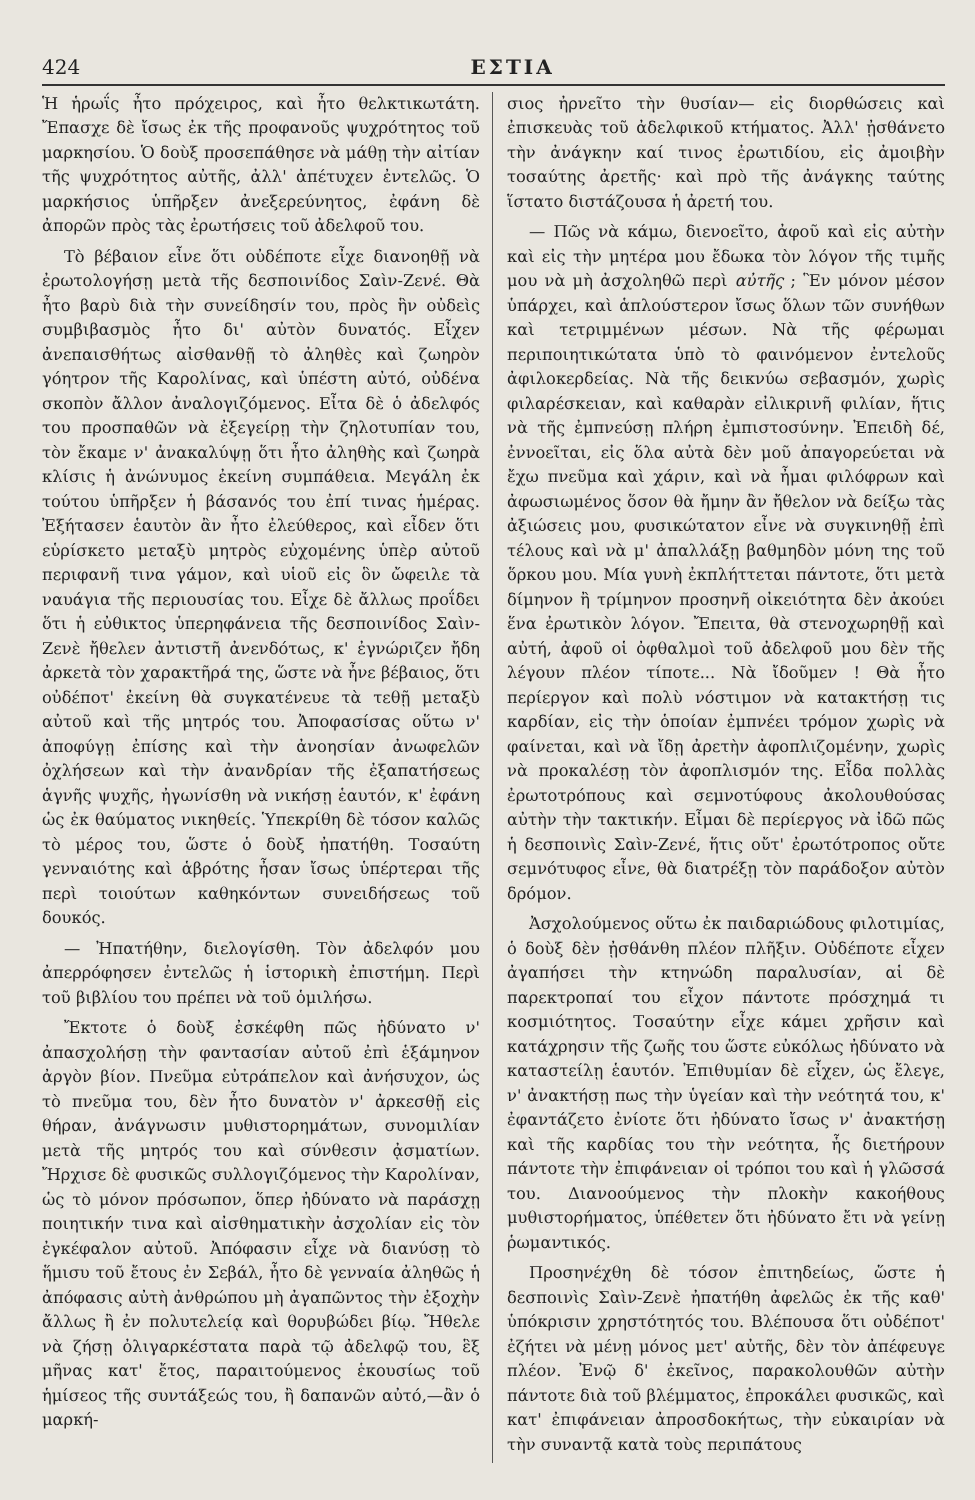424 ΕΣΤΙΑ
Ἡ ἡρωΐς ἦτο πρόχειρος, καὶ ἦτο θελκτικωτάτη. Ἔπασχε δὲ ἴσως ἐκ τῆς προφανοῦς ψυχρότητος τοῦ μαρκησίου. Ὁ δοὺξ προσεπάθησε νὰ μάθῃ τὴν αἰτίαν τῆς ψυχρότητος αὐτῆς, ἀλλ' ἀπέτυχεν ἐντελῶς. Ὁ μαρκήσιος ὑπῆρξεν ἀνεξερεύνητος, ἐφάνη δὲ ἀπορῶν πρὸς τὰς ἐρωτήσεις τοῦ ἀδελφοῦ του.
Τὸ βέβαιον εἶνε ὅτι οὐδέποτε εἶχε διανοηθῇ νὰ ἐρωτολογήσῃ μετὰ τῆς δεσποινίδος Σαὶν-Ζενέ. Θὰ ἦτο βαρὺ διὰ τὴν συνείδησίν του, πρὸς ἣν οὐδεὶς συμβιβασμὸς ἦτο δι' αὐτὸν δυνατός. Εἶχεν ἀνεπαισθήτως αἰσθανθῇ τὸ ἀληθὲς καὶ ζωηρὸν γόητρον τῆς Καρολίνας, καὶ ὑπέστη αὐτό, οὐδένα σκοπὸν ἄλλον ἀναλογιζόμενος. Εἶτα δὲ ὁ ἀδελφός του προσπαθῶν νὰ ἐξεγείρῃ τὴν ζηλοτυπίαν του, τὸν ἔκαμε ν' ἀνακαλύψῃ ὅτι ἦτο ἀληθὴς καὶ ζωηρὰ κλίσις ἡ ἀνώνυμος ἐκείνη συμπάθεια. Μεγάλη ἐκ τούτου ὑπῆρξεν ἡ βάσανός του ἐπί τινας ἡμέρας. Ἐξήτασεν ἑαυτὸν ἂν ἦτο ἐλεύθερος, καὶ εἶδεν ὅτι εὑρίσκετο μεταξὺ μητρὸς εὐχομένης ὑπὲρ αὐτοῦ περιφανῆ τινα γάμον, καὶ υἱοῦ εἰς ὃν ὤφειλε τὰ ναυάγια τῆς περιουσίας του. Εἶχε δὲ ἄλλως προΐδει ὅτι ἡ εὐθικτος ὑπερηφάνεια τῆς δεσποινίδος Σαὶν-Ζενὲ ἤθελεν ἀντιστῆ ἀνενδότως, κ' ἐγνώριζεν ἤδη ἀρκετὰ τὸν χαρακτῆρά της, ὥστε νὰ ἦνε βέβαιος, ὅτι οὐδέποτ' ἐκείνη θὰ συγκατένευε τὰ τεθῇ μεταξὺ αὐτοῦ καὶ τῆς μητρός του. Ἀποφασίσας οὕτω ν' ἀποφύγῃ ἐπίσης καὶ τὴν ἀνοησίαν ἀνωφελῶν ὀχλήσεων καὶ τὴν ἀνανδρίαν τῆς ἐξαπατήσεως ἁγνῆς ψυχῆς, ἠγωνίσθη νὰ νικήσῃ ἑαυτόν, κ' ἐφάνη ὡς ἐκ θαύματος νικηθείς. Ὑπεκρίθη δὲ τόσον καλῶς τὸ μέρος του, ὥστε ὁ δοὺξ ἠπατήθη. Τοσαύτη γενναιότης καὶ ἁβρότης ἦσαν ἴσως ὑπέρτεραι τῆς περὶ τοιούτων καθηκόντων συνειδήσεως τοῦ δουκός.
— Ἠπατήθην, διελογίσθη. Τὸν ἀδελφόν μου ἀπερρόφησεν ἐντελῶς ἡ ἱστορικὴ ἐπιστήμη. Περὶ τοῦ βιβλίου του πρέπει νὰ τοῦ ὁμιλήσω.
Ἔκτοτε ὁ δοὺξ ἐσκέφθη πῶς ἠδύνατο ν' ἀπασχολήσῃ τὴν φαντασίαν αὐτοῦ ἐπὶ ἑξάμηνον ἀργὸν βίον. Πνεῦμα εὐτράπελον καὶ ἀνήσυχον, ὡς τὸ πνεῦμα του, δὲν ἦτο δυνατὸν ν' ἀρκεσθῇ εἰς θήραν, ἀνάγνωσιν μυθιστορημάτων, συνομιλίαν μετὰ τῆς μητρός του καὶ σύνθεσιν ᾀσματίων. Ἤρχισε δὲ φυσικῶς συλλογιζόμενος τὴν Καρολίναν, ὡς τὸ μόνον πρόσωπον, ὅπερ ἠδύνατο νὰ παράσχῃ ποιητικήν τινα καὶ αἰσθηματικὴν ἀσχολίαν εἰς τὸν ἐγκέφαλον αὐτοῦ. Ἀπόφασιν εἶχε νὰ διανύσῃ τὸ ἥμισυ τοῦ ἔτους ἐν Σεβάλ, ἦτο δὲ γενναία ἀληθῶς ἡ ἀπόφασις αὐτὴ ἀνθρώπου μὴ ἀγαπῶντος τὴν ἐξοχὴν ἄλλως ἢ ἐν πολυτελείᾳ καὶ θορυβώδει βίῳ. Ἤθελε νὰ ζήσῃ ὀλιγαρκέστατα παρὰ τῷ ἀδελφῷ του, ἓξ μῆνας κατ' ἔτος, παραιτούμενος ἑκουσίως τοῦ ἡμίσεος τῆς συντάξεώς του, ἢ δαπανῶν αὐτό,—ἂν ὁ μαρκή-
σιος ἠρνεῖτο τὴν θυσίαν— εἰς διορθώσεις καὶ ἐπισκευὰς τοῦ ἀδελφικοῦ κτήματος. Ἀλλ' ᾐσθάνετο τὴν ἀνάγκην καί τινος ἐρωτιδίου, εἰς ἀμοιβὴν τοσαύτης ἀρετῆς· καὶ πρὸ τῆς ἀνάγκης ταύτης ἵστατο διστάζουσα ἡ ἀρετή του.
— Πῶς νὰ κάμω, διενοεῖτο, ἀφοῦ καὶ εἰς αὐτὴν καὶ εἰς τὴν μητέρα μου ἔδωκα τὸν λόγον τῆς τιμῆς μου νὰ μὴ ἀσχοληθῶ περὶ αὐτῆς ; Ἓν μόνον μέσον ὑπάρχει, καὶ ἁπλούστερον ἴσως ὅλων τῶν συνήθων καὶ τετριμμένων μέσων. Νὰ τῆς φέρωμαι περιποιητικώτατα ὑπὸ τὸ φαινόμενον ἐντελοῦς ἀφιλοκερδείας. Νὰ τῆς δεικνύω σεβασμόν, χωρὶς φιλαρέσκειαν, καὶ καθαρὰν εἰλικρινῆ φιλίαν, ἥτις νὰ τῆς ἐμπνεύσῃ πλήρη ἐμπιστοσύνην. Ἐπειδὴ δέ, ἐννοεῖται, εἰς ὅλα αὐτὰ δὲν μοῦ ἀπαγορεύεται νὰ ἔχω πνεῦμα καὶ χάριν, καὶ νὰ ἦμαι φιλόφρων καὶ ἀφωσιωμένος ὅσον θὰ ἤμην ἂν ἤθελον νὰ δείξω τὰς ἀξιώσεις μου, φυσικώτατον εἶνε νὰ συγκινηθῇ ἐπὶ τέλους καὶ νὰ μ' ἀπαλλάξῃ βαθμηδὸν μόνη της τοῦ ὅρκου μου. Μία γυνὴ ἐκπλήττεται πάντοτε, ὅτι μετὰ δίμηνον ἢ τρίμηνον προσηνῆ οἰκειότητα δὲν ἀκούει ἕνα ἐρωτικὸν λόγον. Ἔπειτα, θὰ στενοχωρηθῇ καὶ αὐτή, ἀφοῦ οἱ ὀφθαλμοὶ τοῦ ἀδελφοῦ μου δὲν τῆς λέγουν πλέον τίποτε... Νὰ ἴδοῦμεν ! Θὰ ἦτο περίεργον καὶ πολὺ νόστιμον νὰ κατακτήσῃ τις καρδίαν, εἰς τὴν ὁποίαν ἐμπνέει τρόμον χωρὶς νὰ φαίνεται, καὶ νὰ ἴδῃ ἀρετὴν ἀφοπλιζομένην, χωρὶς νὰ προκαλέσῃ τὸν ἀφοπλισμόν της. Εἶδα πολλὰς ἐρωτοτρόπους καὶ σεμνοτύφους ἀκολουθούσας αὐτὴν τὴν τακτικήν. Εἶμαι δὲ περίεργος νὰ ἰδῶ πῶς ἡ δεσποινὶς Σαὶν-Ζενέ, ἥτις οὔτ' ἐρωτότροπος οὔτε σεμνότυφος εἶνε, θὰ διατρέξῃ τὸν παράδοξον αὐτὸν δρόμον.
Ἀσχολούμενος οὕτω ἐκ παιδαριώδους φιλοτιμίας, ὁ δοὺξ δὲν ᾐσθάνθη πλέον πλῆξιν. Οὐδέποτε εἶχεν ἀγαπήσει τὴν κτηνώδη παραλυσίαν, αἱ δὲ παρεκτροπαί του εἶχον πάντοτε πρόσχημά τι κοσμιότητος. Τοσαύτην εἶχε κάμει χρῆσιν καὶ κατάχρησιν τῆς ζωῆς του ὥστε εὐκόλως ἠδύνατο νὰ καταστείλῃ ἑαυτόν. Ἐπιθυμίαν δὲ εἶχεν, ὡς ἔλεγε, ν' ἀνακτήσῃ πως τὴν ὑγείαν καὶ τὴν νεότητά του, κ' ἐφαντάζετο ἐνίοτε ὅτι ἠδύνατο ἴσως ν' ἀνακτήσῃ καὶ τῆς καρδίας του τὴν νεότητα, ἧς διετήρουν πάντοτε τὴν ἐπιφάνειαν οἱ τρόποι του καὶ ἡ γλῶσσά του. Διανοούμενος τὴν πλοκὴν κακοήθους μυθιστορήματος, ὑπέθετεν ὅτι ἠδύνατο ἔτι νὰ γείνῃ ῥωμαντικός.
Προσηνέχθη δὲ τόσον ἐπιτηδείως, ὥστε ἡ δεσποινὶς Σαὶν-Ζενὲ ἠπατήθη ἀφελῶς ἐκ τῆς καθ' ὑπόκρισιν χρηστότητός του. Βλέπουσα ὅτι οὐδέποτ' ἐζήτει νὰ μένῃ μόνος μετ' αὐτῆς, δὲν τὸν ἀπέφευγε πλέον. Ἐνῷ δ' ἐκεῖνος, παρακολουθῶν αὐτὴν πάντοτε διὰ τοῦ βλέμματος, ἐπροκάλει φυσικῶς, καὶ κατ' ἐπιφάνειαν ἀπροσδοκήτως, τὴν εὐκαιρίαν νὰ τὴν συναντᾷ κατὰ τοὺς περιπάτους